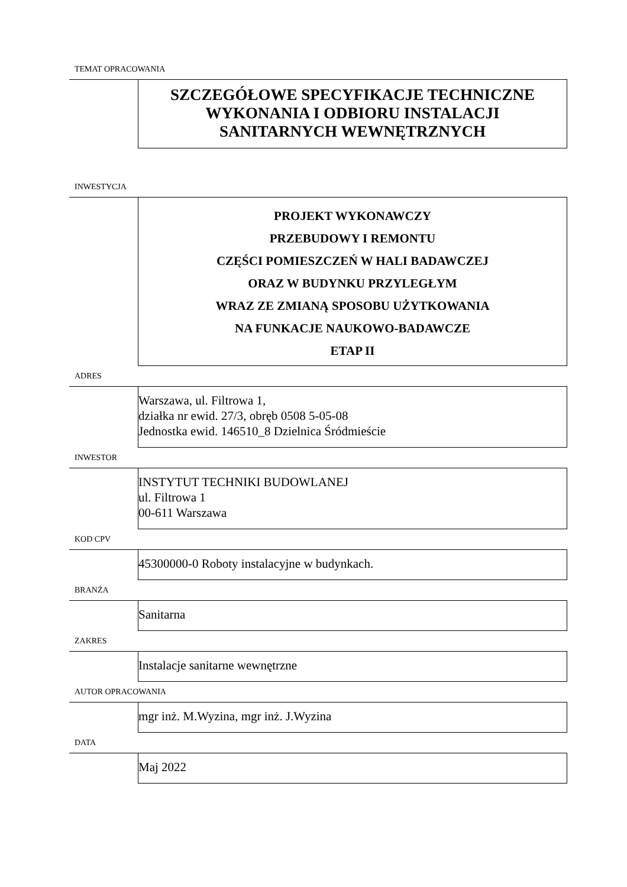TEMAT OPRACOWANIA
SZCZEGÓŁOWE SPECYFIKACJE TECHNICZNE
WYKONANIA I ODBIORU INSTALACJI
SANITARNYCH WEWNĘTRZNYCH
INWESTYCJA
PROJEKT WYKONAWCZY
PRZEBUDOWY I REMONTU
CZĘŚCI POMIESZCZEŃ W HALI BADAWCZEJ
ORAZ W BUDYNKU PRZYLEGŁYM
WRAZ ZE ZMIANĄ SPOSOBU UŻYTKOWANIA
NA FUNKACJE NAUKOWO-BADAWCZE
ETAP II
ADRES
Warszawa, ul. Filtrowa 1,
działka nr ewid. 27/3, obręb 0508 5-05-08
Jednostka ewid. 146510_8 Dzielnica Śródmieście
INWESTOR
INSTYTUT TECHNIKI BUDOWLANEJ
ul. Filtrowa 1
00-611 Warszawa
KOD CPV
45300000-0 Roboty instalacyjne w budynkach.
BRANŻA
Sanitarna
ZAKRES
Instalacje sanitarne wewnętrzne
AUTOR OPRACOWANIA
mgr inż. M.Wyzina, mgr inż. J.Wyzina
DATA
Maj 2022